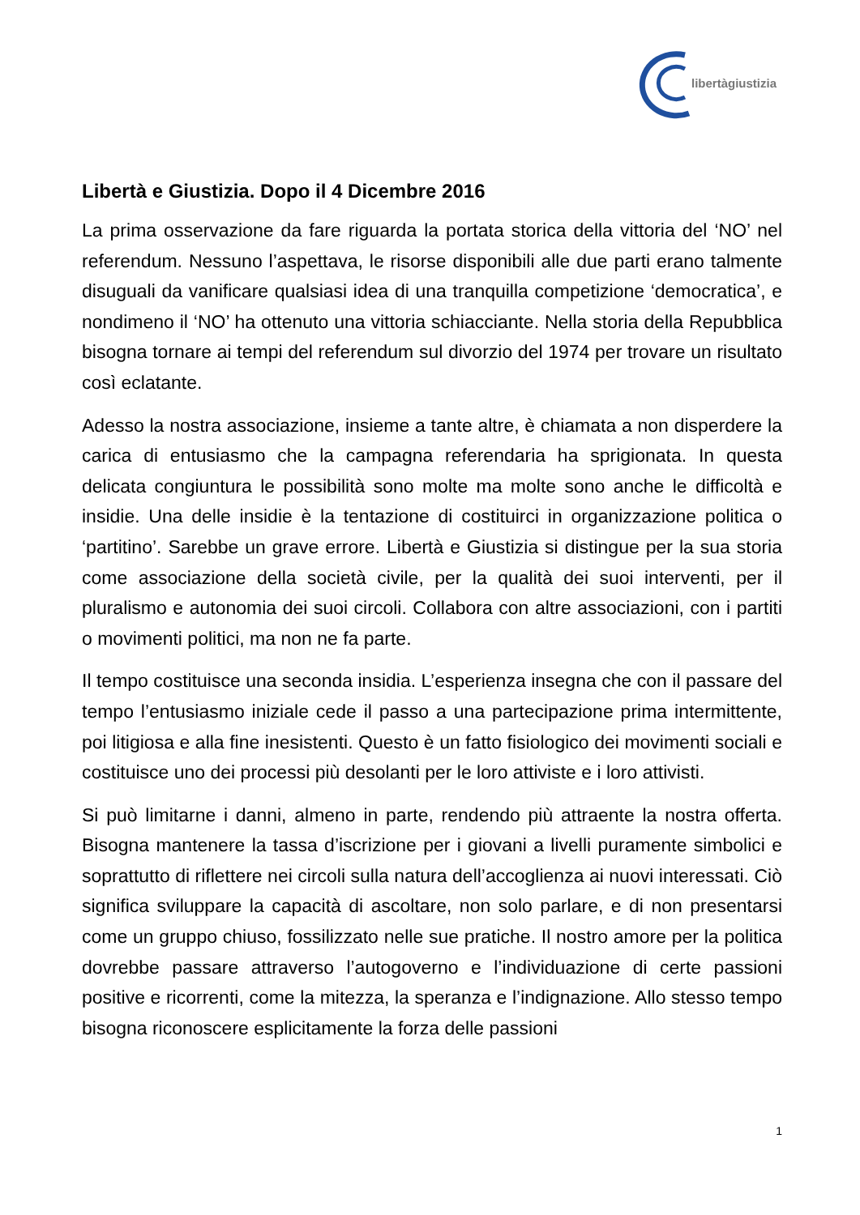libertàgiustizia
Libertà e Giustizia. Dopo il 4 Dicembre 2016
La prima osservazione da fare riguarda la portata storica della vittoria del ‘NO’ nel referendum. Nessuno l’aspettava, le risorse disponibili alle due parti erano talmente disuguali da vanificare qualsiasi idea di una tranquilla competizione ‘democratica’, e nondimeno il ‘NO’ ha ottenuto una vittoria schiacciante. Nella storia della Repubblica bisogna tornare ai tempi del referendum sul divorzio del 1974 per trovare un risultato così eclatante.
Adesso la nostra associazione, insieme a tante altre, è chiamata a non disperdere la carica di entusiasmo che la campagna referendaria ha sprigionata. In questa delicata congiuntura le possibilità sono molte ma molte sono anche le difficoltà e insidie. Una delle insidie è la tentazione di costituirci in organizzazione politica o ‘partitino’. Sarebbe un grave errore. Libertà e Giustizia si distingue per la sua storia come associazione della società civile, per la qualità dei suoi interventi, per il pluralismo e autonomia dei suoi circoli. Collabora con altre associazioni, con i partiti o movimenti politici, ma non ne fa parte.
Il tempo costituisce una seconda insidia. L’esperienza insegna che con il passare del tempo l’entusiasmo iniziale cede il passo a una partecipazione prima intermittente, poi litigiosa e alla fine inesistenti. Questo è un fatto fisiologico dei movimenti sociali e costituisce uno dei processi più desolanti per le loro attiviste e i loro attivisti.
Si può limitarne i danni, almeno in parte, rendendo più attraente la nostra offerta. Bisogna mantenere la tassa d’iscrizione per i giovani a livelli puramente simbolici e soprattutto di riflettere nei circoli sulla natura dell’accoglienza ai nuovi interessati. Ciò significa sviluppare la capacità di ascoltare, non solo parlare, e di non presentarsi come un gruppo chiuso, fossilizzato nelle sue pratiche. Il nostro amore per la politica dovrebbe passare attraverso l’autogoverno e l’individuazione di certe passioni positive e ricorrenti, come la mitezza, la speranza e l’indignazione. Allo stesso tempo bisogna riconoscere esplicitamente la forza delle passioni
1